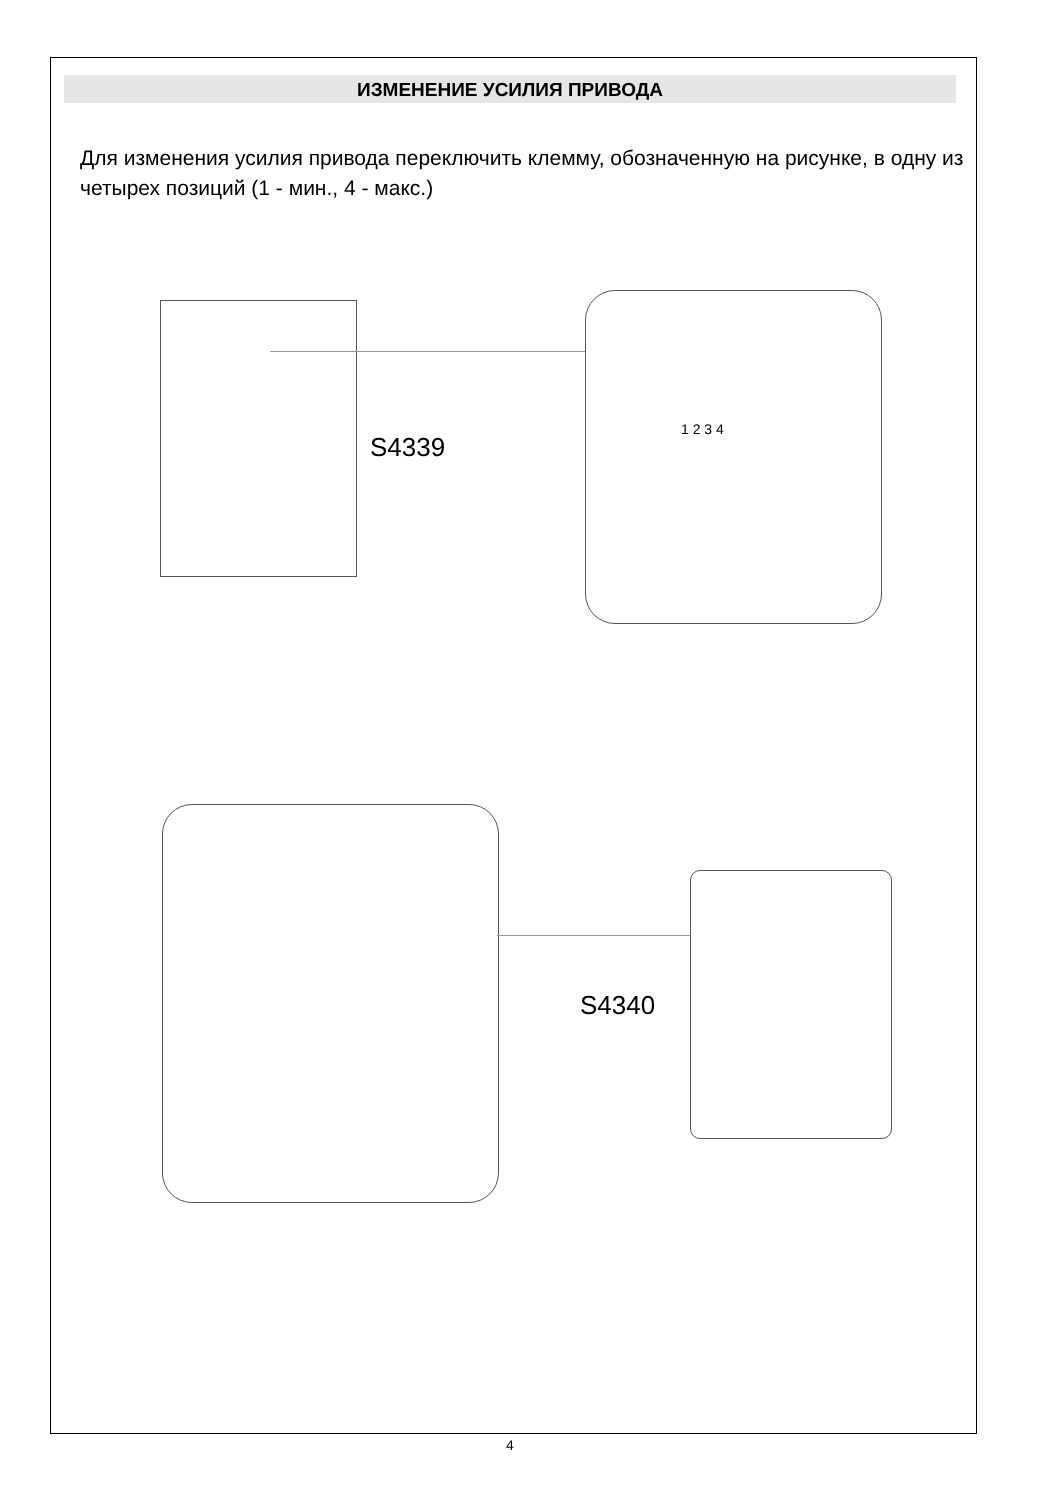ИЗМЕНЕНИЕ УСИЛИЯ ПРИВОДА
Для изменения усилия привода переключить клемму, обозначенную на рисунке, в одну из четырех позиций (1 - мин., 4 - макс.)
1 2 3 4
S4339
S4340
4